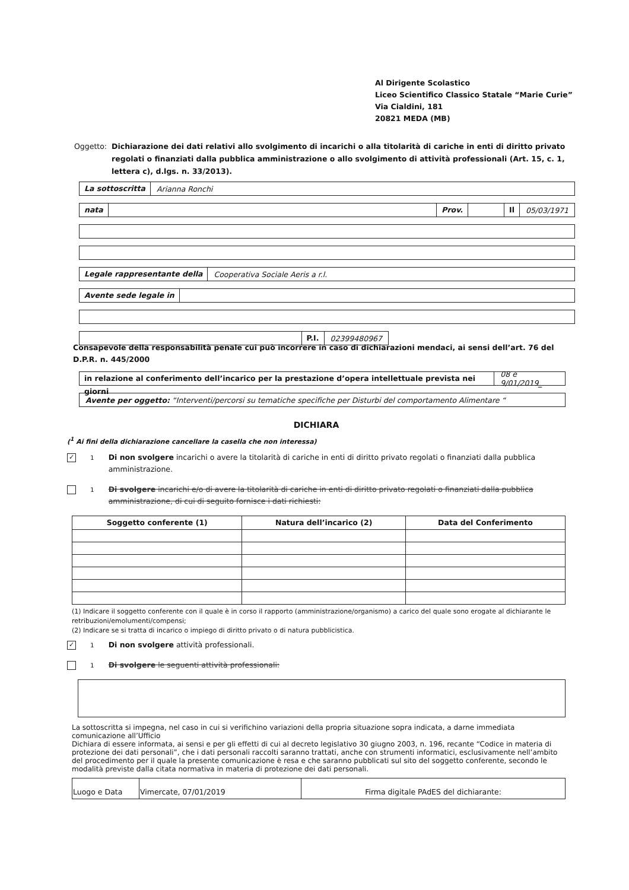Al Dirigente Scolastico
Liceo Scientifico Classico Statale “Marie Curie”
Via Cialdini, 181
20821 MEDA (MB)
Oggetto: Dichiarazione dei dati relativi allo svolgimento di incarichi o alla titolarità di cariche in enti di diritto privato regolati o finanziati dalla pubblica amministrazione o allo svolgimento di attività professionali (Art. 15, c. 1, lettera c), d.lgs. n. 33/2013).
La sottoscritta Arianna Ronchi
nata Prov. Il 05/03/1971
Legale rappresentante della Cooperativa Sociale Aeris a r.l.
Avente sede legale in
P.I. 02399480967
Consapevole della responsabilità penale cui può incorrere in caso di dichiarazioni mendaci, ai sensi dell’art. 76 del D.P.R. n. 445/2000
in relazione al conferimento dell’incarico per la prestazione d’opera intellettuale prevista nei giorni 08 e 9/01/2019_
Avente per oggetto: “Interventi/percorsi su tematiche specifiche per Disturbi del comportamento Alimentare “
DICHIARA
(<sup>1</sup> Ai fini della dichiarazione cancellare la casella che non interessa)
✓
<sup>1</sup> Di non svolgere incarichi o avere la titolarità di cariche in enti di diritto privato regolati o finanziati dalla pubblica amministrazione.
<sup>1</sup> Di svolgere incarichi e/o di avere la titolarità di cariche in enti di diritto privato regolati o finanziati dalla pubblica amministrazione, di cui di seguito fornisce i dati richiesti:
| Soggetto conferente (1) | Natura dell’incarico (2) | Data del Conferimento |
| --- | --- | --- |
(1) Indicare il soggetto conferente con il quale è in corso il rapporto (amministrazione/organismo) a carico del quale sono erogate al dichiarante le retribuzioni/emolumenti/compensi;
(2) Indicare se si tratta di incarico o impiego di diritto privato o di natura pubblicistica.
✓
<sup>1</sup> Di non svolgere attività professionali.
<sup>1</sup> Di svolgere le seguenti attività professionali:
La sottoscritta si impegna, nel caso in cui si verifichino variazioni della propria situazione sopra indicata, a darne immediata comunicazione all’Ufficio
Dichiara di essere informata, ai sensi e per gli effetti di cui al decreto legislativo 30 giugno 2003, n. 196, recante “Codice in materia di protezione dei dati personali”, che i dati personali raccolti saranno trattati, anche con strumenti informatici, esclusivamente nell’ambito del procedimento per il quale la presente comunicazione è resa e che saranno pubblicati sul sito del soggetto conferente, secondo le modalità previste dalla citata normativa in materia di protezione dei dati personali.
| Luogo e Data | Vimercate, 07/01/2019 | Firma digitale PAdES del dichiarante: |